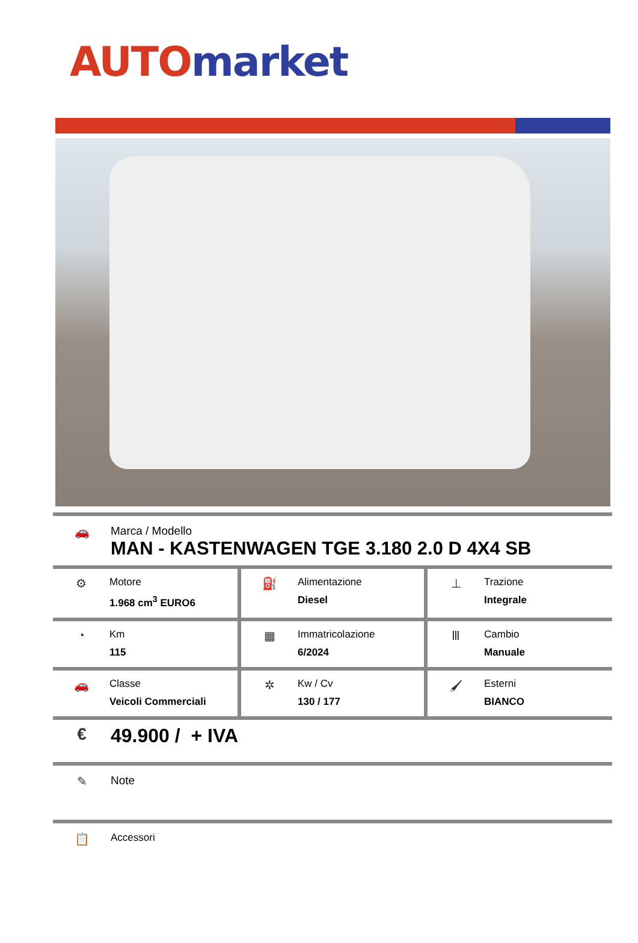AUTO market
🚗 Marca / Modello
MAN - KASTENWAGEN TGE 3.180 2.0 D 4X4 SB
| ⚙ Motore 1.968 cm<sup>3</sup> EURO6 | ⛽ Alimentazione Diesel | ⊥ Trazione Integrale |
| ◔ Km 115 | ▦ Immatricolazione 6/2024 | Ⅲ Cambio Manuale |
| 🚗 Classe Veicoli Commerciali | ✲ Kw / Cv 130 / 177 | 🖌 Esterni BIANCO |
€ 49.900 / + IVA
✎ Note
📋
Accessori